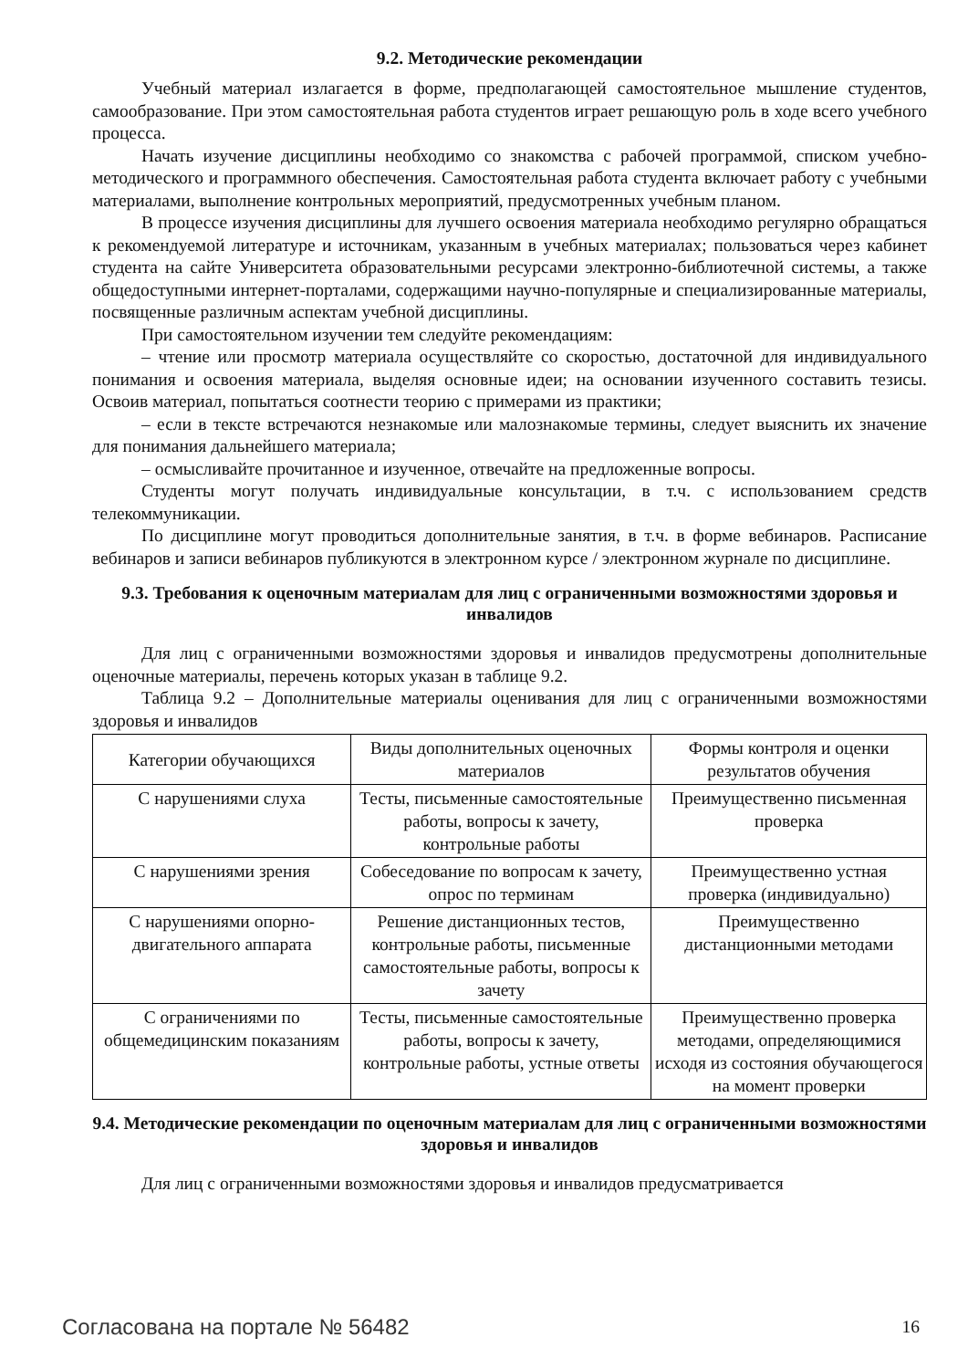9.2. Методические рекомендации
Учебный материал излагается в форме, предполагающей самостоятельное мышление студентов, самообразование. При этом самостоятельная работа студентов играет решающую роль в ходе всего учебного процесса.
Начать изучение дисциплины необходимо со знакомства с рабочей программой, списком учебно-методического и программного обеспечения. Самостоятельная работа студента включает работу с учебными материалами, выполнение контрольных мероприятий, предусмотренных учебным планом.
В процессе изучения дисциплины для лучшего освоения материала необходимо регулярно обращаться к рекомендуемой литературе и источникам, указанным в учебных материалах; пользоваться через кабинет студента на сайте Университета образовательными ресурсами электронно-библиотечной системы, а также общедоступными интернет-порталами, содержащими научно-популярные и специализированные материалы, посвященные различным аспектам учебной дисциплины.
При самостоятельном изучении тем следуйте рекомендациям:
– чтение или просмотр материала осуществляйте со скоростью, достаточной для индивидуального понимания и освоения материала, выделяя основные идеи; на основании изученного составить тезисы. Освоив материал, попытаться соотнести теорию с примерами из практики;
– если в тексте встречаются незнакомые или малознакомые термины, следует выяснить их значение для понимания дальнейшего материала;
– осмысливайте прочитанное и изученное, отвечайте на предложенные вопросы.
Студенты могут получать индивидуальные консультации, в т.ч. с использованием средств телекоммуникации.
По дисциплине могут проводиться дополнительные занятия, в т.ч. в форме вебинаров. Расписание вебинаров и записи вебинаров публикуются в электронном курсе / электронном журнале по дисциплине.
9.3. Требования к оценочным материалам для лиц с ограниченными возможностями здоровья и инвалидов
Для лиц с ограниченными возможностями здоровья и инвалидов предусмотрены дополнительные оценочные материалы, перечень которых указан в таблице 9.2.
Таблица 9.2 – Дополнительные материалы оценивания для лиц с ограниченными возможностями здоровья и инвалидов
| Категории обучающихся | Виды дополнительных оценочных материалов | Формы контроля и оценки результатов обучения |
| С нарушениями слуха | Тесты, письменные самостоятельные работы, вопросы к зачету, контрольные работы | Преимущественно письменная проверка |
| С нарушениями зрения | Собеседование по вопросам к зачету, опрос по терминам | Преимущественно устная проверка (индивидуально) |
| С нарушениями опорно-двигательного аппарата | Решение дистанционных тестов, контрольные работы, письменные самостоятельные работы, вопросы к зачету | Преимущественно дистанционными методами |
| С ограничениями по общемедицинским показаниям | Тесты, письменные самостоятельные работы, вопросы к зачету, контрольные работы, устные ответы | Преимущественно проверка методами, определяющимися исходя из состояния обучающегося на момент проверки |
9.4. Методические рекомендации по оценочным материалам для лиц с ограниченными возможностями здоровья и инвалидов
Для лиц с ограниченными возможностями здоровья и инвалидов предусматривается
Согласована на портале № 56482 16